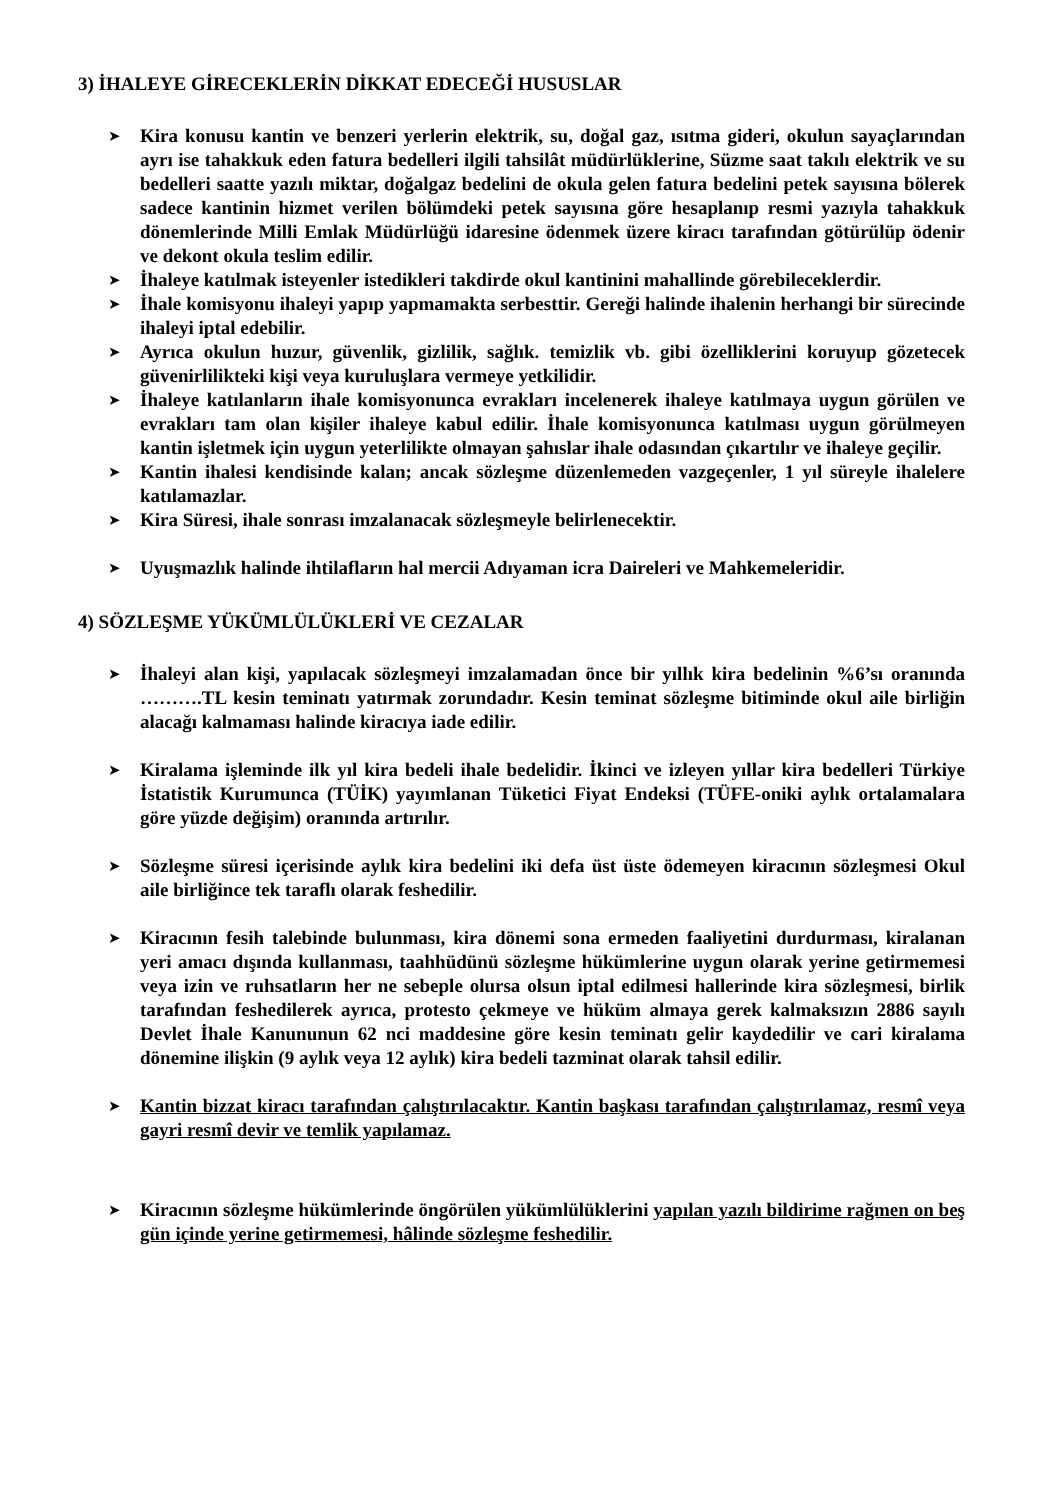3) İHALEYE GİRECEKLERİN DİKKAT EDECEĞİ HUSUSLAR
➤
Kira konusu kantin ve benzeri yerlerin elektrik, su, doğal gaz, ısıtma gideri, okulun sayaçlarından ayrı ise tahakkuk eden fatura bedelleri ilgili tahsilât müdürlüklerine, Süzme saat takılı elektrik ve su bedelleri saatte yazılı miktar, doğalgaz bedelini de okula gelen fatura bedelini petek sayısına bölerek sadece kantinin hizmet verilen bölümdeki petek sayısına göre hesaplanıp resmi yazıyla tahakkuk dönemlerinde Milli Emlak Müdürlüğü idaresine ödenmek üzere kiracı tarafından götürülüp ödenir ve dekont okula teslim edilir.
➤
İhaleye katılmak isteyenler istedikleri takdirde okul kantinini mahallinde görebileceklerdir.
➤
İhale komisyonu ihaleyi yapıp yapmamakta serbesttir. Gereği halinde ihalenin herhangi bir sürecinde ihaleyi iptal edebilir.
➤
Ayrıca okulun huzur, güvenlik, gizlilik, sağlık. temizlik vb. gibi özelliklerini koruyup gözetecek güvenirlilikteki kişi veya kuruluşlara vermeye yetkilidir.
➤
İhaleye katılanların ihale komisyonunca evrakları incelenerek ihaleye katılmaya uygun görülen ve evrakları tam olan kişiler ihaleye kabul edilir. İhale komisyonunca katılması uygun görülmeyen kantin işletmek için uygun yeterlilikte olmayan şahıslar ihale odasından çıkartılır ve ihaleye geçilir.
➤
Kantin ihalesi kendisinde kalan; ancak sözleşme düzenlemeden vazgeçenler, 1 yıl süreyle ihalelere katılamazlar.
➤
Kira Süresi, ihale sonrası imzalanacak sözleşmeyle belirlenecektir.
➤
Uyuşmazlık halinde ihtilafların hal mercii Adıyaman icra Daireleri ve Mahkemeleridir.
4) SÖZLEŞME YÜKÜMLÜLÜKLERİ VE CEZALAR
➤
İhaleyi alan kişi, yapılacak sözleşmeyi imzalamadan önce bir yıllık kira bedelinin %6’sı oranında ……….TL kesin teminatı yatırmak zorundadır. Kesin teminat sözleşme bitiminde okul aile birliğin alacağı kalmaması halinde kiracıya iade edilir.
➤
Kiralama işleminde ilk yıl kira bedeli ihale bedelidir. İkinci ve izleyen yıllar kira bedelleri Türkiye İstatistik Kurumunca (TÜİK) yayımlanan Tüketici Fiyat Endeksi (TÜFE-oniki aylık ortalamalara göre yüzde değişim) oranında artırılır.
➤
Sözleşme süresi içerisinde aylık kira bedelini iki defa üst üste ödemeyen kiracının sözleşmesi Okul aile birliğince tek taraflı olarak feshedilir.
➤
Kiracının fesih talebinde bulunması, kira dönemi sona ermeden faaliyetini durdurması, kiralanan yeri amacı dışında kullanması, taahhüdünü sözleşme hükümlerine uygun olarak yerine getirmemesi veya izin ve ruhsatların her ne sebeple olursa olsun iptal edilmesi hallerinde kira sözleşmesi, birlik tarafından feshedilerek ayrıca, protesto çekmeye ve hüküm almaya gerek kalmaksızın 2886 sayılı Devlet İhale Kanununun 62 nci maddesine göre kesin teminatı gelir kaydedilir ve cari kiralama dönemine ilişkin (9 aylık veya 12 aylık) kira bedeli tazminat olarak tahsil edilir.
➤
Kantin bizzat kiracı tarafından çalıştırılacaktır. Kantin başkası tarafından çalıştırılamaz, resmî veya gayri resmî devir ve temlik yapılamaz.
➤
Kiracının sözleşme hükümlerinde öngörülen yükümlülüklerini yapılan yazılı bildirime rağmen on beş gün içinde yerine getirmemesi, hâlinde sözleşme feshedilir.